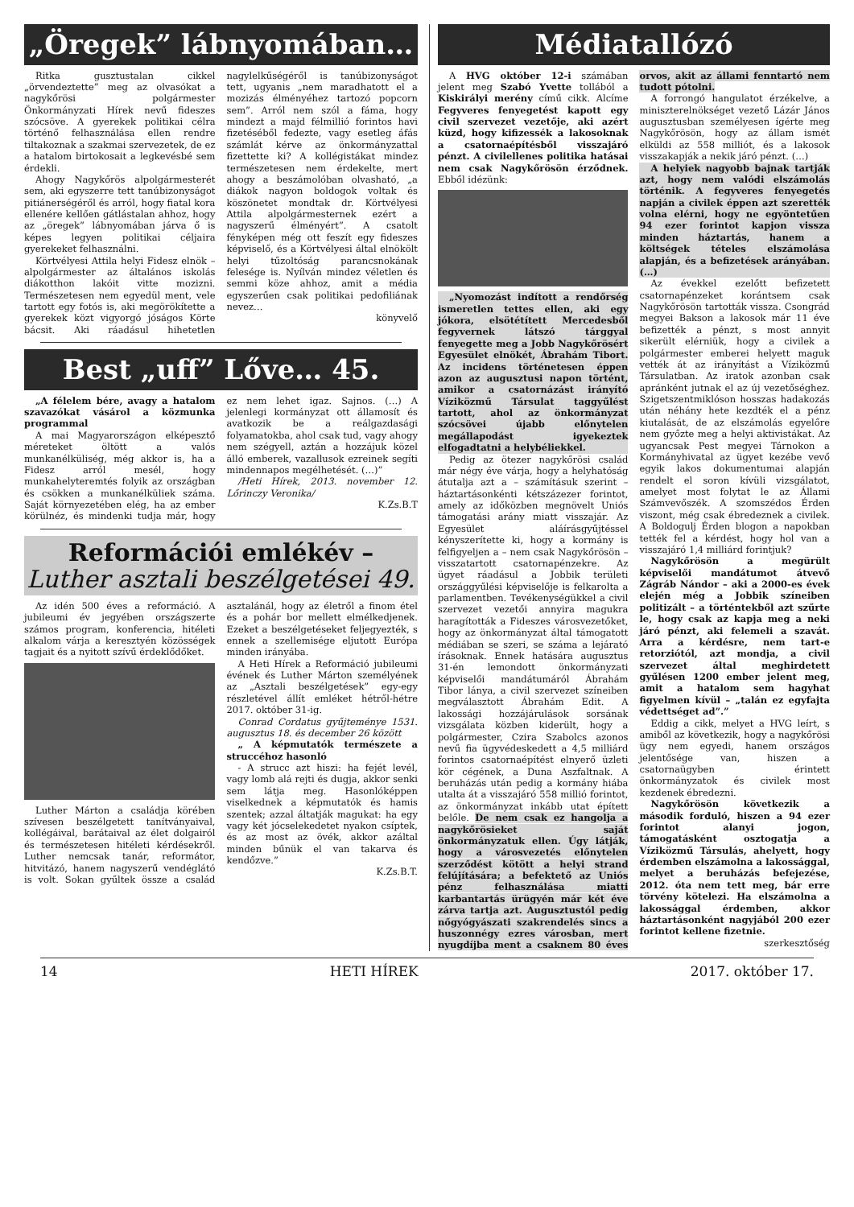„Öregek” lábnyomában…
Ritka gusztustalan cikkel „örvendeztette” meg az olvasókat a nagykőrösi polgármester Önkormányzati Hírek nevű fideszes szócsöve. A gyerekek politikai célra történő felhasználása ellen rendre tiltakoznak a szakmai szervezetek, de ez a hatalom birtokosait a legkevésbé sem érdekli.
Ahogy Nagykőrös alpolgármesterét sem, aki egyszerre tett tanúbizonyságot pitiánerségéről és arról, hogy fiatal kora ellenére kellően gátlástalan ahhoz, hogy az „öregek” lábnyomában járva ő is képes legyen politikai céljaira gyerekeket felhasználni.
Körtvélyesi Attila helyi Fidesz elnök – alpolgármester az általános iskolás diákotthon lakóit vitte mozizni. Természetesen nem egyedül ment, vele tartott egy fotós is, aki megörökítette a gyerekek közt vigyorgó jóságos Körte bácsit. Aki ráadásul hihetetlen nagylelkűségéről is tanúbizonyságot tett, ugyanis „nem maradhatott el a mozizás élményéhez tartozó popcorn sem”. Arról nem szól a fáma, hogy mindezt a majd félmillió forintos havi fizetéséből fedezte, vagy esetleg áfás számlát kérve az önkormányzattal fizettette ki? A kollégistákat mindez természetesen nem érdekelte, mert ahogy a beszámolóban olvasható, „a diákok nagyon boldogok voltak és köszönetet mondtak dr. Körtvélyesi Attila alpolgármesternek ezért a nagyszerű élményért”. A csatolt fényképen még ott feszít egy fideszes képviselő, és a Körtvélyesi által elnökölt helyi tűzoltóság parancsnokának felesége is. Nyílván mindez véletlen és semmi köze ahhoz, amit a média egyszerűen csak politikai pedofiliának nevez…
könyvelő
Best „uff” Lőve… 45.
„A félelem bére, avagy a hatalom szavazókat vásárol a közmunka programmal
A mai Magyarországon elképesztő méreteket öltött a valós munkanélküliség, még akkor is, ha a Fidesz arról mesél, hogy munkahelyteremtés folyik az országban és csökken a munkanélküliek száma. Saját környezetében elég, ha az ember körülnéz, és mindenki tudja már, hogy ez nem lehet igaz. Sajnos. (…) A jelenlegi kormányzat ott államosít és avatkozik be a reálgazdasági folyamatokba, ahol csak tud, vagy ahogy nem szégyell, aztán a hozzájuk közel álló emberek, vazallusok ezreinek segíti mindennapos megélhetését. (…)”
/Heti Hírek, 2013. november 12. Lőrinczy Veronika/
K.Zs.B.T
Reformációi emlékév –
Luther asztali beszélgetései 49.
Az idén 500 éves a reformáció. A jubileumi év jegyében országszerte számos program, konferencia, hitéleti alkalom várja a keresztyén közösségek tagjait és a nyitott szívű érdeklődőket.
Luther Márton a családja körében szívesen beszélgetett tanítványaival, kollégáival, barátaival az élet dolgairól és természetesen hitéleti kérdésekről. Luther nemcsak tanár, reformátor, hitvitázó, hanem nagyszerű vendéglátó is volt. Sokan gyűltek össze a család asztalánál, hogy az életről a finom étel és a pohár bor mellett elmélkedjenek. Ezeket a beszélgetéseket feljegyezték, s ennek a szellemisége eljutott Európa minden irányába.
A Heti Hírek a Reformáció jubileumi évének és Luther Márton személyének az „Asztali beszélgetések” egy-egy részletével állít emléket hétről-hétre 2017. október 31-ig.
Conrad Cordatus gyűjteménye 1531. augusztus 18. és december 26 között
„ A képmutatók természete a struccéhoz hasonló
- A strucc azt hiszi: ha fejét levél, vagy lomb alá rejti és dugja, akkor senki sem látja meg. Hasonlóképpen viselkednek a képmutatók és hamis szentek; azzal áltatják magukat: ha egy vagy két jócselekedetet nyakon csíptek, és az most az övék, akkor azáltal minden bűnük el van takarva és kendőzve.”
K.Zs.B.T.
Médiatallózó
A HVG október 12-i számában jelent meg Szabó Yvette tollából a Kiskirályi merény című cikk. Alcíme Fegyveres fenyegetést kapott egy civil szervezet vezetője, aki azért küzd, hogy kifizessék a lakosoknak a csatornaépítésből visszajáró pénzt. A civilellenes politika hatásai nem csak Nagykőrösön érződnek. Ebből idézünk:
„Nyomozást indított a rendőrség ismeretlen tettes ellen, aki egy jókora, elsötétített Mercedesből fegyvernek látszó tárggyal fenyegette meg a Jobb Nagykőrösért Egyesület elnökét, Ábrahám Tibort. Az incidens történetesen éppen azon az augusztusi napon történt, amikor a csatornázást irányító Víziközmű Társulat taggyűlést tartott, ahol az önkormányzat szócsövei újabb előnytelen megállapodást igyekeztek elfogadtatni a helybéliekkel.
Pedig az ötezer nagykőrösi család már négy éve várja, hogy a helyhatóság átutalja azt a – számításuk szerint – háztartásonkénti kétszázezer forintot, amely az időközben megnövelt Uniós támogatási arány miatt visszajár. Az Egyesület aláírásgyűjtéssel kényszerítette ki, hogy a kormány is felfigyeljen a – nem csak Nagykőrösön – visszatartott csatornapénzekre. Az ügyet ráadásul a Jobbik területi országgyűlési képviselője is felkarolta a parlamentben. Tevékenységükkel a civil szervezet vezetői annyira magukra haragították a Fideszes városvezetőket, hogy az önkormányzat által támogatott médiában se szeri, se száma a lejárató írásoknak. Ennek hatására augusztus 31-én lemondott önkormányzati képviselői mandátumáról Ábrahám Tibor lánya, a civil szervezet színeiben megválasztott Ábrahám Edit. A lakossági hozzájárulások sorsának vizsgálata közben kiderült, hogy a polgármester, Czira Szabolcs azonos nevű fia ügyvédeskedett a 4,5 milliárd forintos csatornaépítést elnyerő üzleti kör cégének, a Duna Aszfaltnak. A beruházás után pedig a kormány hiába utalta át a visszajáró 558 millió forintot, az önkormányzat inkább utat épített belőle. De nem csak ez hangolja a nagykőrösieket saját önkormányzatuk ellen. Úgy látják, hogy a városvezetés előnytelen szerződést kötött a helyi strand felújítására; a befektető az Uniós pénz felhasználása miatti karbantartás ürügyén már két éve zárva tartja azt. Augusztustól pedig nőgyógyászati szakrendelés sincs a huszonnégy ezres városban, mert nyugdíjba ment a csaknem 80 éves orvos, akit az állami fenntartó nem tudott pótolni.
A forrongó hangulatot érzékelve, a miniszterelnökséget vezető Lázár János augusztusban személyesen ígérte meg Nagykőrösön, hogy az állam ismét elküldi az 558 milliót, és a lakosok visszakapják a nekik járó pénzt. (…)
A helyiek nagyobb bajnak tartják azt, hogy nem valódi elszámolás történik. A fegyveres fenyegetés napján a civilek éppen azt szerették volna elérni, hogy ne egyöntetűen 94 ezer forintot kapjon vissza minden háztartás, hanem a költségek tételes elszámolása alapján, és a befizetések arányában.(…)
Az évekkel ezelőtt befizetett csatornapénzeket korántsem csak Nagykőrösön tartották vissza. Csongrád megyei Bakson a lakosok már 11 éve befizették a pénzt, s most annyit sikerült elérniük, hogy a civilek a polgármester emberei helyett maguk vették át az irányítást a Víziközmű Társulatban. Az iratok azonban csak apránként jutnak el az új vezetőséghez. Szigetszentmiklóson hosszas hadakozás után néhány hete kezdték el a pénz kiutalását, de az elszámolás egyelőre nem győzte meg a helyi aktivistákat. Az ugyancsak Pest megyei Tárnokon a Kormányhivatal az ügyet kezébe vevő egyik lakos dokumentumai alapján rendelt el soron kívüli vizsgálatot, amelyet most folytat le az Állami Számvevőszék. A szomszédos Érden viszont, még csak ébredeznek a civilek. A Boldogulj Érden blogon a napokban tették fel a kérdést, hogy hol van a visszajáró 1,4 milliárd forintjuk?
Nagykőrösön a megürült képviselői mandátumot átvevő Zágráb Nándor – aki a 2000-es évek elején még a Jobbik színeiben politizált – a történtekből azt szűrte le, hogy csak az kapja meg a neki járó pénzt, aki felemeli a szavát. Arra a kérdésre, nem tart-e retorziótól, azt mondja, a civil szervezet által meghirdetett gyűlésen 1200 ember jelent meg, amit a hatalom sem hagyhat figyelmen kívül – „talán ez egyfajta védettséget ad”.”
Eddig a cikk, melyet a HVG leírt, s amiből az következik, hogy a nagykőrösi ügy nem egyedi, hanem országos jelentősége van, hiszen a csatornaügyben érintett önkormányzatok és civilek most kezdenek ébredezni.
Nagykőrösön következik a második forduló, hiszen a 94 ezer forintot alanyi jogon, támogatásként osztogatja a Víziközmű Társulás, ahelyett, hogy érdemben elszámolna a lakossággal, melyet a beruházás befejezése, 2012. óta nem tett meg, bár erre törvény kötelezi. Ha elszámolna a lakossággal érdemben, akkor háztartásonként nagyjából 200 ezer forintot kellene fizetnie.
szerkesztőség
14 HETI HÍREK 2017. október 17.